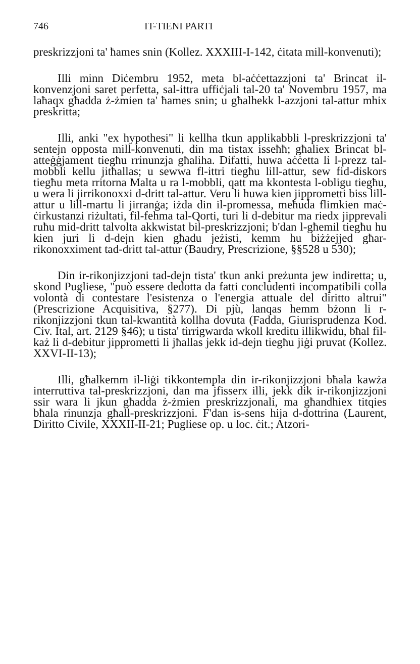746 IT-TIENI PARTI
preskrizzjoni ta' ħames snin (Kollez. XXXIII-I-142, ċitata mill-konvenuti);
Illi minn Diċembru 1952, meta bl-aċċettazzjoni ta' Brincat il-konvenzjoni saret perfetta, sal-ittra uffiċjali tal-20 ta' Novembru 1957, ma laħaqx għadda ż-żmien ta' ħames snin; u għalhekk l-azzjoni tal-attur mhix preskritta;
Illi, anki "ex hypothesi" li kellha tkun applikabbli l-preskrizzjoni ta' sentejn opposta mill-konvenuti, din ma tistax isseħħ; għaliex Brincat bl-atteġġjament tiegħu rrinunzja għaliha. Difatti, huwa aċċetta li l-prezz tal-mobbli kellu jitħallas; u sewwa fl-ittri tiegħu lill-attur, sew fid-diskors tiegħu meta rritorna Malta u ra l-mobbli, qatt ma kkontesta l-obligu tiegħu, u wera li jirrikonoxxi d-dritt tal-attur. Veru li huwa kien jipprometti biss lill-attur u lill-martu li jirranġa; iżda din il-promessa, meħuda flimkien maċ-ċirkustanzi riżultati, fil-fehma tal-Qorti, turi li d-debitur ma riedx jipprevali ruħu mid-dritt talvolta akkwistat bil-preskrizzjoni; b'dan l-għemil tiegħu hu kien juri li d-dejn kien għadu jeżisti, kemm hu biżżejjed għar-rikonoxximent tad-dritt tal-attur (Baudry, Prescrizione, §§528 u 530);
Din ir-rikonjizzjoni tad-dejn tista' tkun anki preżunta jew indiretta; u, skond Pugliese, "può essere dedotta da fatti concludenti incompatibili colla volontà di contestare l'esistenza o l'energia attuale del diritto altrui" (Prescrizione Acquisitiva, §277). Di pjù, lanqas hemm bżonn li r-rikonjizzjoni tkun tal-kwantità kollha dovuta (Fadda, Giurisprudenza Kod. Civ. Ital, art. 2129 §46); u tista' tirrigwarda wkoll kreditu illikwidu, bħal fil-każ li d-debitur jipprometti li jħallas jekk id-dejn tiegħu jiġi pruvat (Kollez. XXVI-II-13);
Illi, għalkemm il-liġi tikkontempla din ir-rikonjizzjoni bħala kawża interruttiva tal-preskrizzjoni, dan ma jfisserx illi, jekk dik ir-rikonjizzjoni ssir wara li jkun għadda ż-żmien preskrizzjonali, ma għandhiex titqies bħala rinunzja għall-preskrizzjoni. F'dan is-sens hija d-dottrina (Laurent, Diritto Civile, XXXII-II-21; Pugliese op. u loc. ċit.; Atzori-